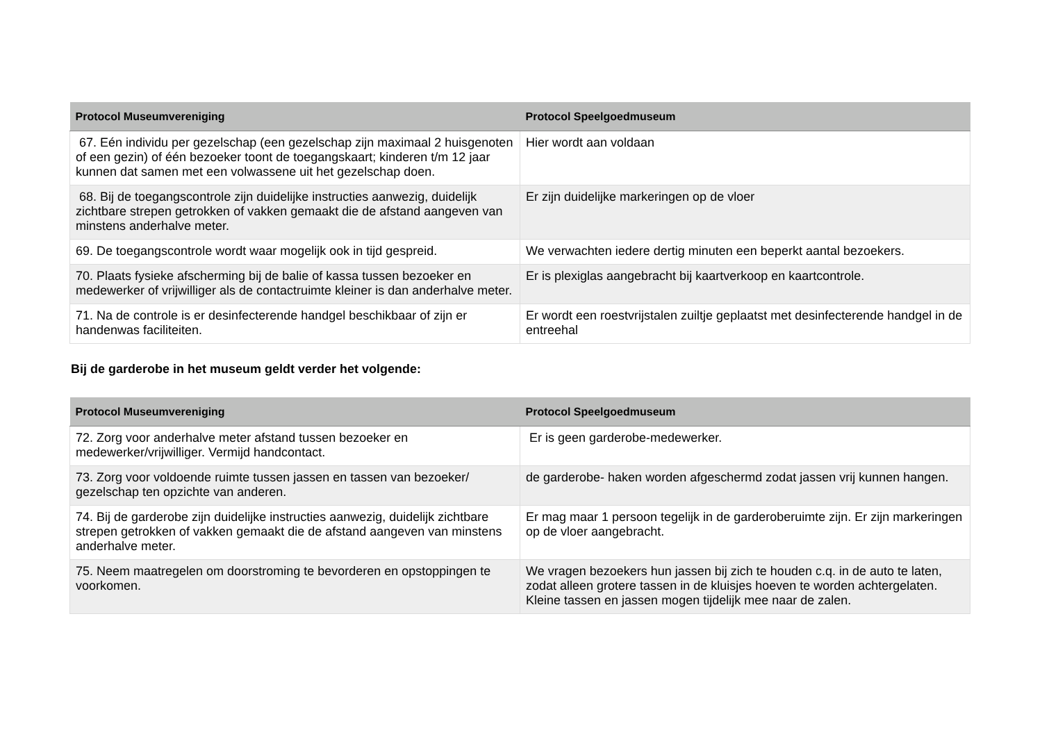| Protocol Museumvereniging | Protocol Speelgoedmuseum |
| --- | --- |
| 67. Eén individu per gezelschap (een gezelschap zijn maximaal 2 huisgenoten of een gezin) of één bezoeker toont de toegangskaart; kinderen t/m 12 jaar kunnen dat samen met een volwassene uit het gezelschap doen. | Hier wordt aan voldaan |
| 68. Bij de toegangscontrole zijn duidelijke instructies aanwezig, duidelijk zichtbare strepen getrokken of vakken gemaakt die de afstand aangeven van minstens anderhalve meter. | Er zijn duidelijke markeringen op de vloer |
| 69. De toegangscontrole wordt waar mogelijk ook in tijd gespreid. | We verwachten iedere dertig minuten een beperkt aantal bezoekers. |
| 70. Plaats fysieke afscherming bij de balie of kassa tussen bezoeker en medewerker of vrijwilliger als de contactruimte kleiner is dan anderhalve meter. | Er is plexiglas aangebracht bij kaartverkoop en kaartcontrole. |
| 71. Na de controle is er desinfecterende handgel beschikbaar of zijn er handenwas faciliteiten. | Er wordt een roestvrijstalen zuiltje geplaatst met desinfecterende handgel in de entreehal |
Bij de garderobe in het museum geldt verder het volgende:
| Protocol Museumvereniging | Protocol Speelgoedmuseum |
| --- | --- |
| 72. Zorg voor anderhalve meter afstand tussen bezoeker en medewerker/vrijwilliger. Vermijd handcontact. | Er is geen garderobe-medewerker. |
| 73. Zorg voor voldoende ruimte tussen jassen en tassen van bezoeker/ gezelschap ten opzichte van anderen. | de garderobe- haken worden afgeschermd zodat jassen vrij kunnen hangen. |
| 74. Bij de garderobe zijn duidelijke instructies aanwezig, duidelijk zichtbare strepen getrokken of vakken gemaakt die de afstand aangeven van minstens anderhalve meter. | Er mag maar 1 persoon tegelijk in de garderoberuimte zijn. Er zijn markeringen op de vloer aangebracht. |
| 75. Neem maatregelen om doorstroming te bevorderen en opstoppingen te voorkomen. | We vragen bezoekers hun jassen bij zich te houden c.q. in de auto te laten, zodat alleen grotere tassen in de kluisjes hoeven te worden achtergelaten. Kleine tassen en jassen mogen tijdelijk mee naar de zalen. |